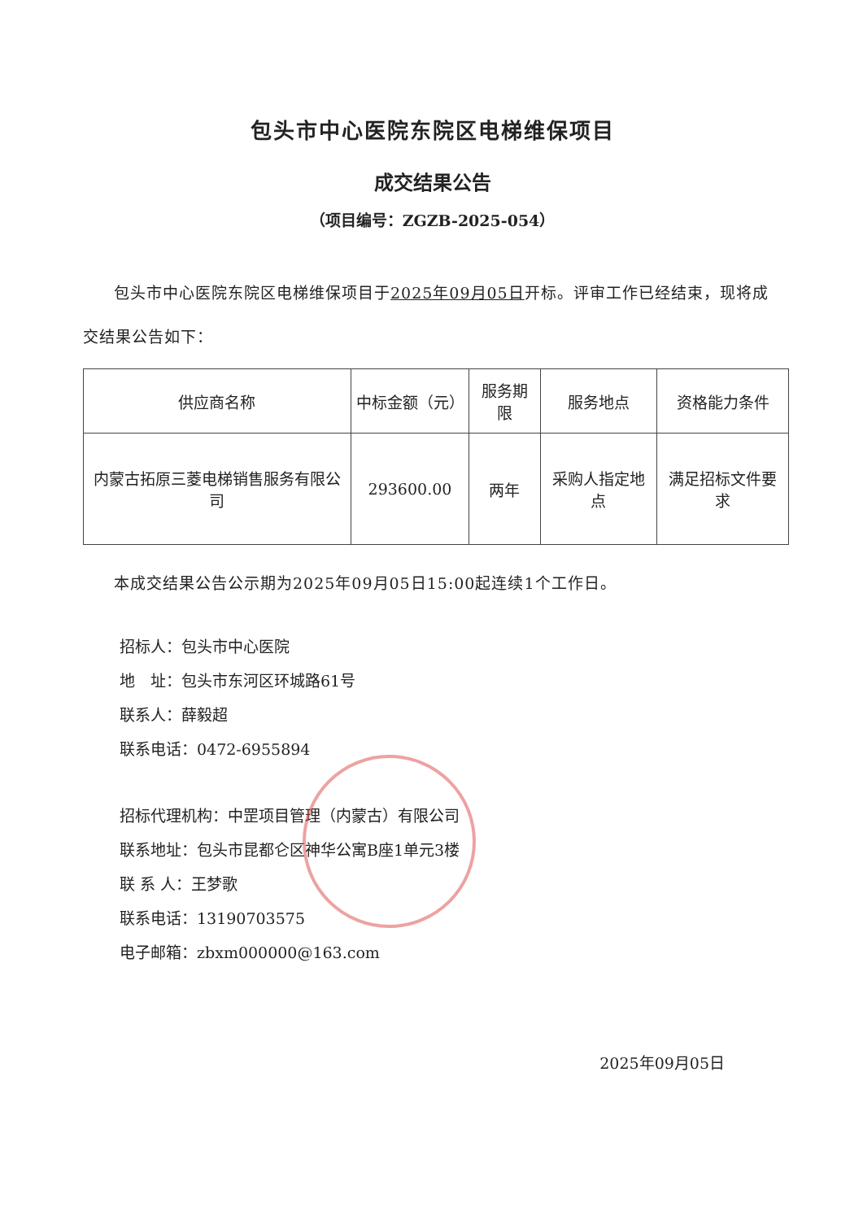包头市中心医院东院区电梯维保项目
成交结果公告
（项目编号：ZGZB-2025-054）
包头市中心医院东院区电梯维保项目于2025年09月05日开标。评审工作已经结束，现将成交结果公告如下：
| 供应商名称 | 中标金额（元） | 服务期限 | 服务地点 | 资格能力条件 |
| --- | --- | --- | --- | --- |
| 内蒙古拓原三菱电梯销售服务有限公司 | 293600.00 | 两年 | 采购人指定地点 | 满足招标文件要求 |
本成交结果公告公示期为2025年09月05日15:00起连续1个工作日。
招标人：包头市中心医院
地　址：包头市东河区环城路61号
联系人：薛毅超
联系电话：0472-6955894
招标代理机构：中罡项目管理（内蒙古）有限公司
联系地址：包头市昆都仑区神华公寓B座1单元3楼
联 系 人：王梦歌
联系电话：13190703575
电子邮箱：zbxm000000@163.com
2025年09月05日